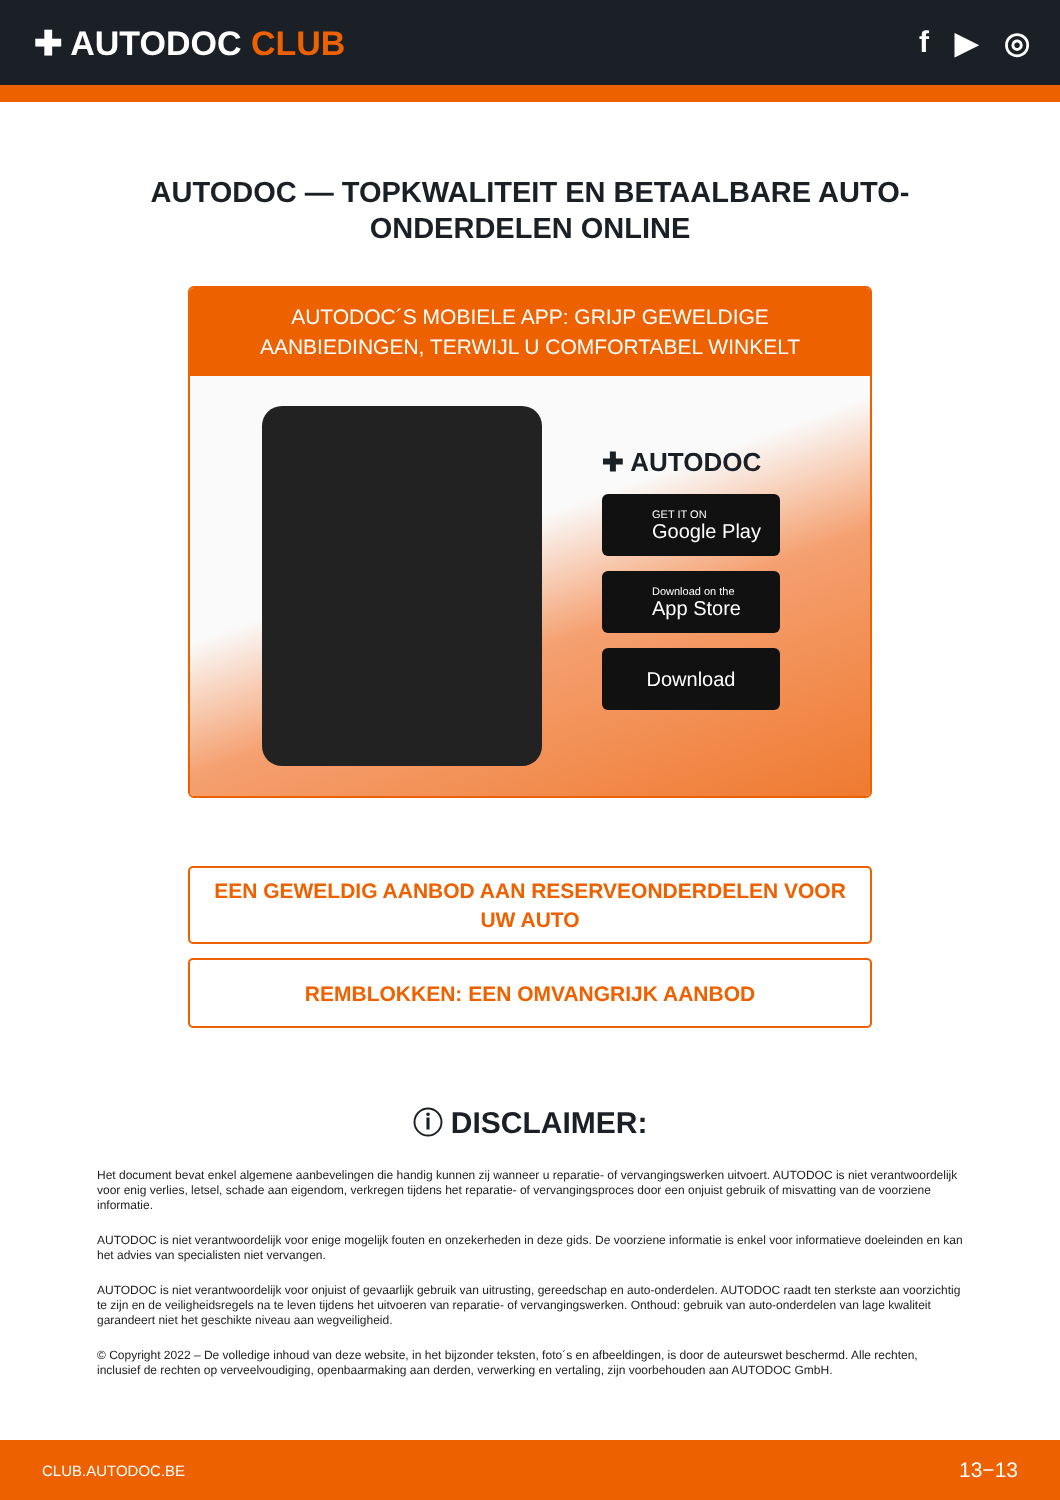✚ AUTODOC CLUB f ▶ ◎
AUTODOC — TOPKWALITEIT EN BETAALBARE AUTO-ONDERDELEN ONLINE
AUTODOC´S MOBIELE APP: GRIJP GEWELDIGE AANBIEDINGEN, TERWIJL U COMFORTABEL WINKELT
✚ AUTODOC
GET IT ON
Google Play
Download on the
App Store
Download
EEN GEWELDIG AANBOD AAN RESERVEONDERDELEN VOOR UW AUTO
REMBLOKKEN: EEN OMVANGRIJK AANBOD
ⓘ DISCLAIMER:
Het document bevat enkel algemene aanbevelingen die handig kunnen zij wanneer u reparatie- of vervangingswerken uitvoert. AUTODOC is niet verantwoordelijk voor enig verlies, letsel, schade aan eigendom, verkregen tijdens het reparatie- of vervangingsproces door een onjuist gebruik of misvatting van de voorziene informatie.
AUTODOC is niet verantwoordelijk voor enige mogelijk fouten en onzekerheden in deze gids. De voorziene informatie is enkel voor informatieve doeleinden en kan het advies van specialisten niet vervangen.
AUTODOC is niet verantwoordelijk voor onjuist of gevaarlijk gebruik van uitrusting, gereedschap en auto-onderdelen. AUTODOC raadt ten sterkste aan voorzichtig te zijn en de veiligheidsregels na te leven tijdens het uitvoeren van reparatie- of vervangingswerken. Onthoud: gebruik van auto-onderdelen van lage kwaliteit garandeert niet het geschikte niveau aan wegveiligheid.
© Copyright 2022 – De volledige inhoud van deze website, in het bijzonder teksten, foto´s en afbeeldingen, is door de auteurswet beschermd. Alle rechten, inclusief de rechten op verveelvoudiging, openbaarmaking aan derden, verwerking en vertaling, zijn voorbehouden aan AUTODOC GmbH.
CLUB.AUTODOC.BE 13−13